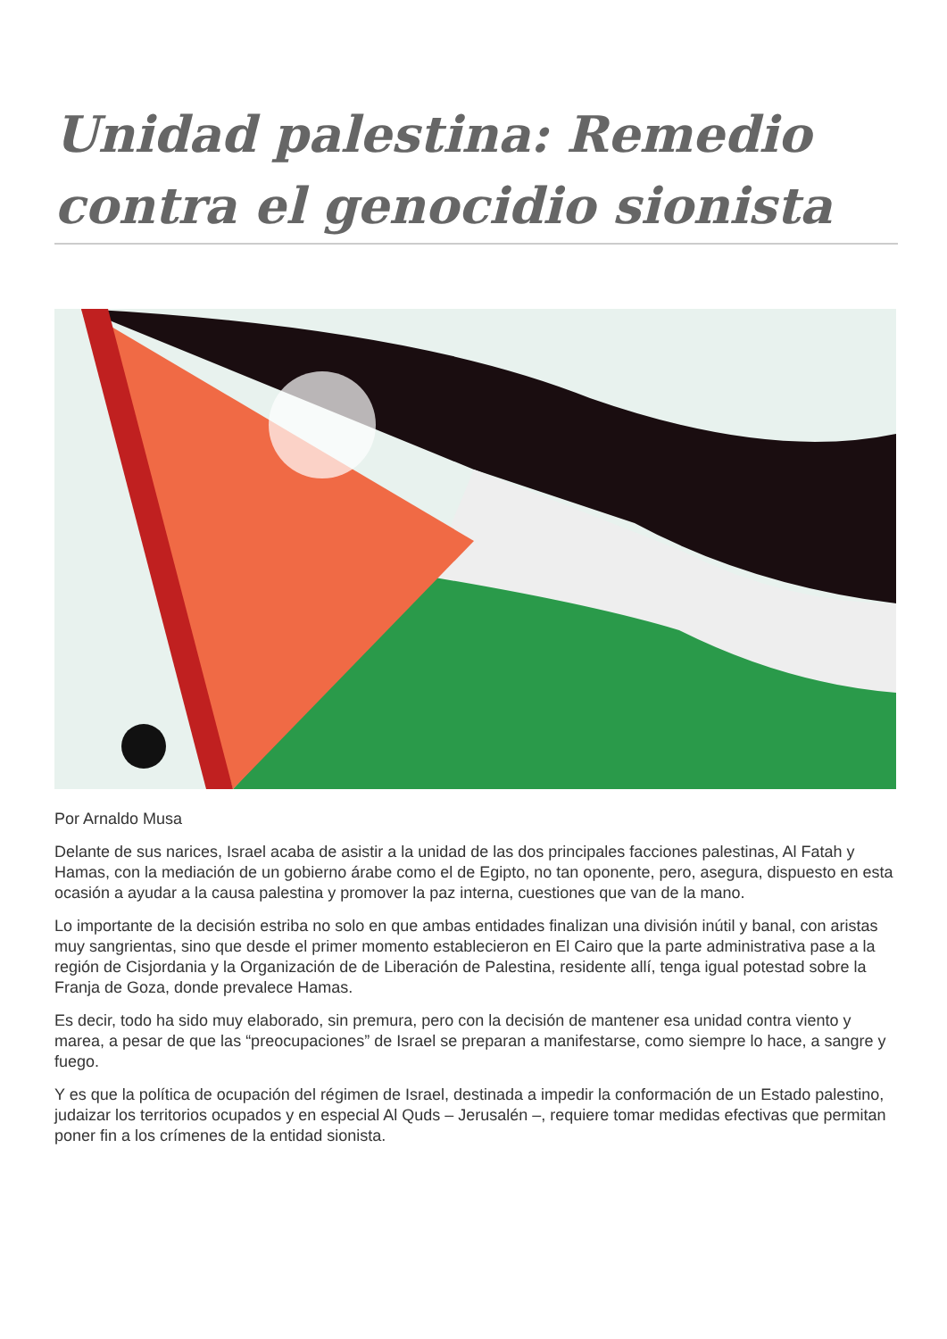Unidad palestina: Remedio contra el genocidio sionista
Por Arnaldo Musa
Delante de sus narices, Israel acaba de asistir a la unidad de las dos principales facciones palestinas, Al Fatah y Hamas, con la mediación de un gobierno árabe como el de Egipto, no tan oponente, pero, asegura, dispuesto en esta ocasión a ayudar a la causa palestina y promover la paz interna, cuestiones que van de la mano.
Lo importante de la decisión estriba no solo en que ambas entidades finalizan una división inútil y banal, con aristas muy sangrientas, sino que desde el primer momento establecieron en El Cairo que la parte administrativa pase a la región de Cisjordania y la Organización de de Liberación de Palestina, residente allí, tenga igual potestad sobre la Franja de Goza, donde prevalece Hamas.
Es decir, todo ha sido muy elaborado, sin premura, pero con la decisión de mantener esa unidad contra viento y marea, a pesar de que las “preocupaciones” de Israel se preparan a manifestarse, como siempre lo hace, a sangre y fuego.
Y es que la política de ocupación del régimen de Israel, destinada a impedir la conformación de un Estado palestino, judaizar los territorios ocupados y en especial Al Quds – Jerusalén –, requiere tomar medidas efectivas que permitan poner fin a los crímenes de la entidad sionista.